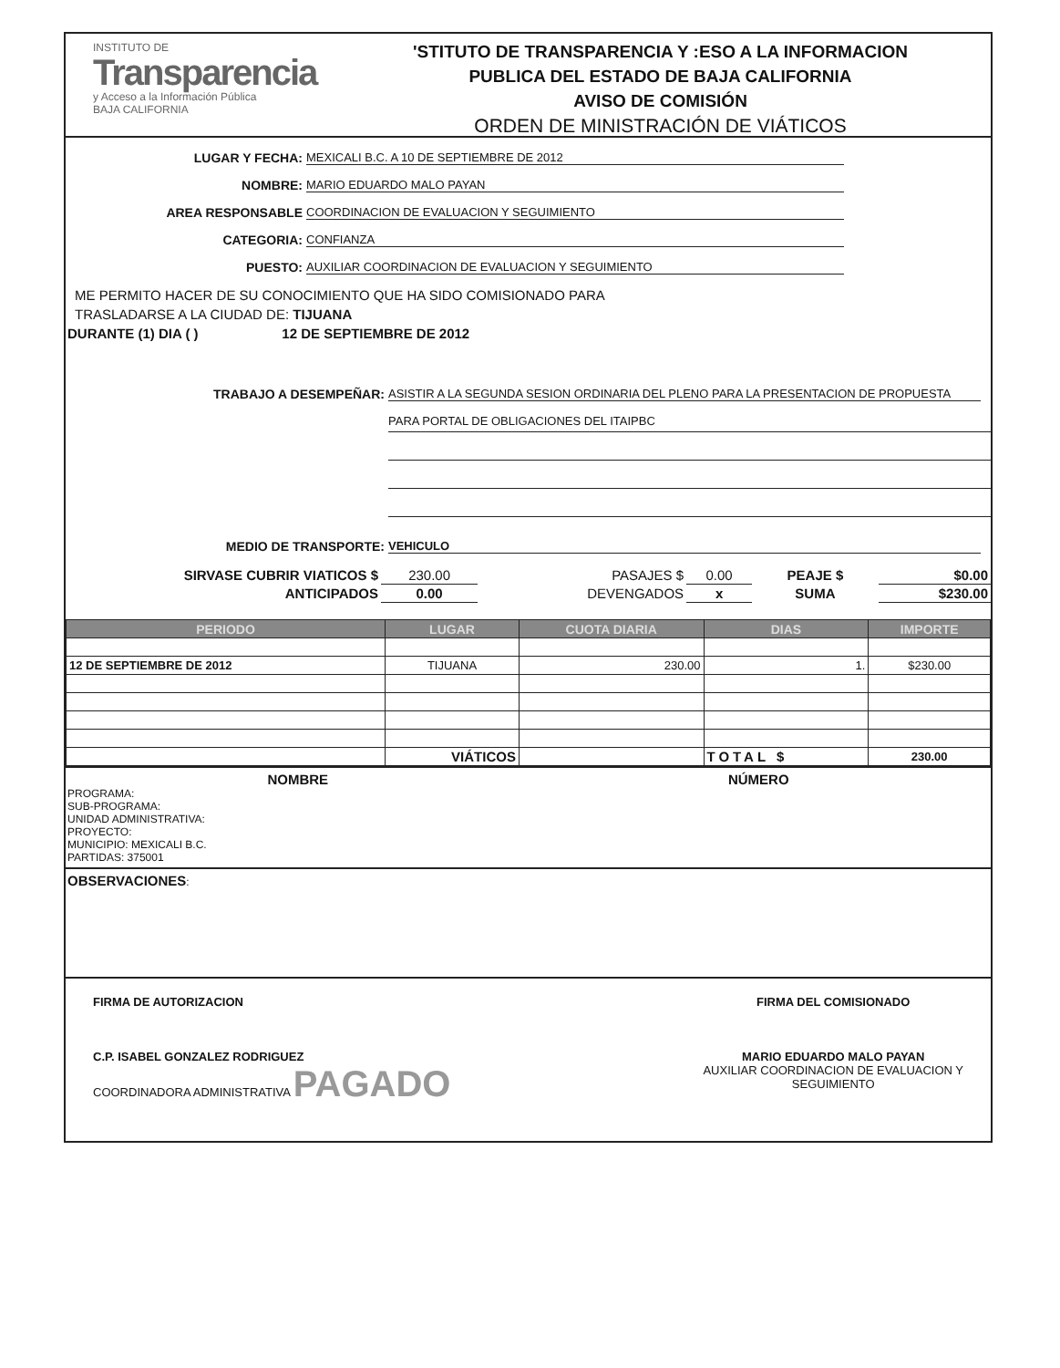INSTITUTO DE
Transparencia
y Acceso a la Información Pública
BAJA CALIFORNIA
'STITUTO DE TRANSPARENCIA Y :ESO A LA INFORMACION
PUBLICA DEL ESTADO DE BAJA CALIFORNIA
AVISO DE COMISIÓN
ORDEN DE MINISTRACIÓN DE VIÁTICOS
LUGAR Y FECHA: MEXICALI B.C. A 10 DE SEPTIEMBRE DE 2012
NOMBRE: MARIO EDUARDO MALO PAYAN
AREA RESPONSABLE COORDINACION DE EVALUACION Y SEGUIMIENTO
CATEGORIA: CONFIANZA
PUESTO: AUXILIAR COORDINACION DE EVALUACION Y SEGUIMIENTO
ME PERMITO HACER DE SU CONOCIMIENTO QUE HA SIDO COMISIONADO PARA
TRASLADARSE A LA CIUDAD DE: TIJUANA
DURANTE (1) DIA ( ) 12 DE SEPTIEMBRE DE 2012
TRABAJO A DESEMPEÑAR: ASISTIR A LA SEGUNDA SESION ORDINARIA DEL PLENO PARA LA PRESENTACION DE PROPUESTA
PARA PORTAL DE OBLIGACIONES DEL ITAIPBC
MEDIO DE TRANSPORTE: VEHICULO
| SIRVASE CUBRIR VIATICOS $ | 230.00 | PASAJES $ | 0.00 | PEAJE $ | $0.00 |
| ANTICIPADOS | 0.00 | DEVENGADOS | x | SUMA | $230.00 |
| PERIODO | LUGAR | CUOTA DIARIA | DIAS | IMPORTE |
| --- | --- | --- | --- | --- |
| 12 DE SEPTIEMBRE DE 2012 | TIJUANA | 230.00 | 1. | $230.00 |
| | VIÁTICOS | | TOTAL $ | 230.00 |
NOMBRE NÚMERO
PROGRAMA:
SUB-PROGRAMA:
UNIDAD ADMINISTRATIVA:
PROYECTO:
MUNICIPIO: MEXICALI B.C.
PARTIDAS: 375001
OBSERVACIONES:
FIRMA DE AUTORIZACION
C.P. ISABEL GONZALEZ RODRIGUEZ
COORDINADORA ADMINISTRATIVA PAGADO
FIRMA DEL COMISIONADO
MARIO EDUARDO MALO PAYAN
AUXILIAR COORDINACION DE EVALUACION Y
SEGUIMIENTO